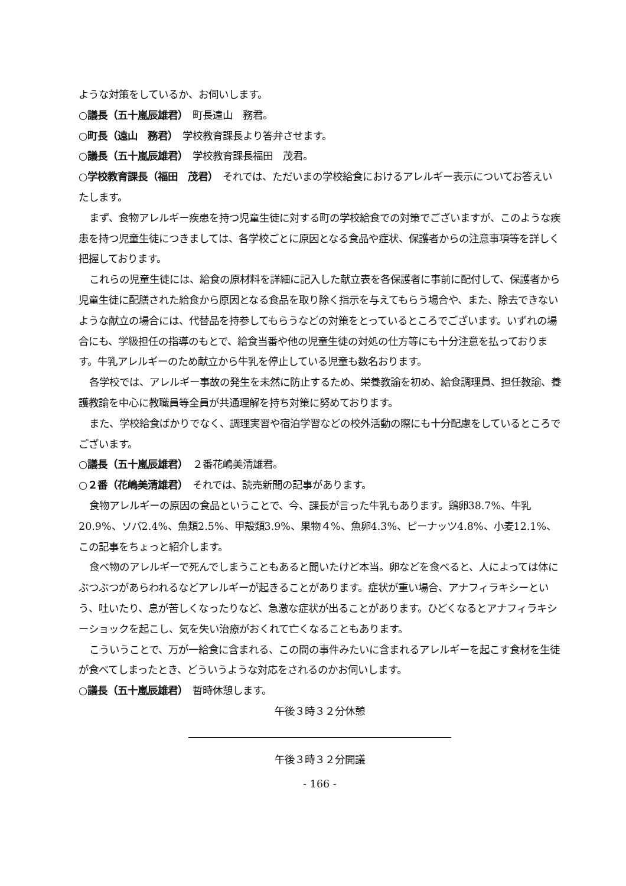ような対策をしているか、お伺いします。
○議長（五十嵐辰雄君）　町長遠山　務君。
○町長（遠山　務君）　学校教育課長より答弁させます。
○議長（五十嵐辰雄君）　学校教育課長福田　茂君。
○学校教育課長（福田　茂君）　それでは、ただいまの学校給食におけるアレルギー表示についてお答えいたします。
まず、食物アレルギー疾患を持つ児童生徒に対する町の学校給食での対策でございますが、このような疾患を持つ児童生徒につきましては、各学校ごとに原因となる食品や症状、保護者からの注意事項等を詳しく把握しております。
これらの児童生徒には、給食の原材料を詳細に記入した献立表を各保護者に事前に配付して、保護者から児童生徒に配膳された給食から原因となる食品を取り除く指示を与えてもらう場合や、また、除去できないような献立の場合には、代替品を持参してもらうなどの対策をとっているところでございます。いずれの場合にも、学級担任の指導のもとで、給食当番や他の児童生徒の対処の仕方等にも十分注意を払っております。牛乳アレルギーのため献立から牛乳を停止している児童も数名おります。
各学校では、アレルギー事故の発生を未然に防止するため、栄養教諭を初め、給食調理員、担任教諭、養護教諭を中心に教職員等全員が共通理解を持ち対策に努めております。
また、学校給食ばかりでなく、調理実習や宿泊学習などの校外活動の際にも十分配慮をしているところでございます。
○議長（五十嵐辰雄君）　２番花嶋美清雄君。
○２番（花嶋美清雄君）　それでは、読売新聞の記事があります。
食物アレルギーの原因の食品ということで、今、課長が言った牛乳もあります。鶏卵38.7%、牛乳20.9%、ソバ2.4%、魚類2.5%、甲殻類3.9%、果物４%、魚卵4.3%、ピーナッツ4.8%、小麦12.1%、この記事をちょっと紹介します。
食べ物のアレルギーで死んでしまうこともあると聞いたけど本当。卵などを食べると、人によっては体にぶつぶつがあらわれるなどアレルギーが起きることがあります。症状が重い場合、アナフィラキシーという、吐いたり、息が苦しくなったりなど、急激な症状が出ることがあります。ひどくなるとアナフィラキシーショックを起こし、気を失い治療がおくれて亡くなることもあります。
こういうことで、万が一給食に含まれる、この間の事件みたいに含まれるアレルギーを起こす食材を生徒が食べてしまったとき、どういうような対応をされるのかお伺いします。
○議長（五十嵐辰雄君）　暫時休憩します。
午後３時３２分休憩
午後３時３２分開議
- 166 -